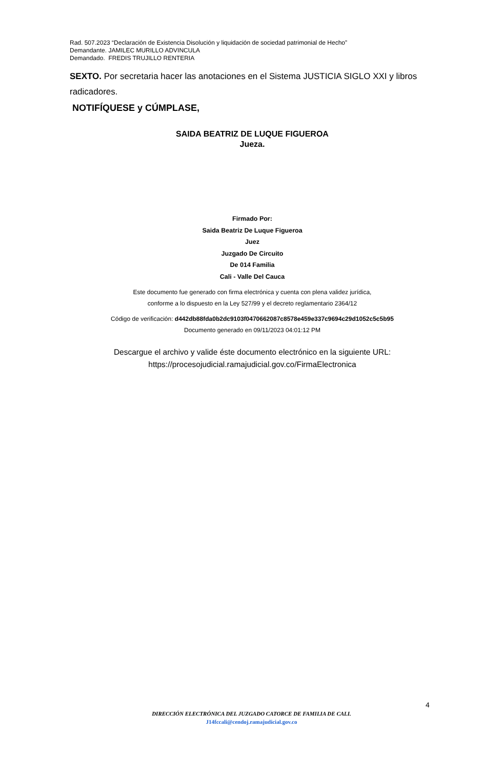Rad. 507.2023 “Declaración de Existencia Disolución y liquidación de sociedad patrimonial de Hecho”
Demandante. JAMILEC MURILLO ADVINCULA
Demandado. FREDIS TRUJILLO RENTERIA
SEXTO. Por secretaria hacer las anotaciones en el Sistema JUSTICIA SIGLO XXI y libros radicadores.
NOTIFÍQUESE y CÚMPLASE,
SAIDA BEATRIZ DE LUQUE FIGUEROA
Jueza.
Firmado Por:
Saida Beatriz De Luque Figueroa
Juez
Juzgado De Circuito
De 014 Familia
Cali - Valle Del Cauca
Este documento fue generado con firma electrónica y cuenta con plena validez jurídica,
conforme a lo dispuesto en la Ley 527/99 y el decreto reglamentario 2364/12
Código de verificación: d442db88fda0b2dc9103f0470662087c8578e459e337c9694c29d1052c5c5b95
Documento generado en 09/11/2023 04:01:12 PM
Descargue el archivo y valide éste documento electrónico en la siguiente URL:
https://procesojudicial.ramajudicial.gov.co/FirmaElectronica
4
DIRECCIÓN ELECTRÓNICA DEL JUZGADO CATORCE DE FAMILIA DE CALI.
J14fccali@cendoj.ramajudicial.gov.co